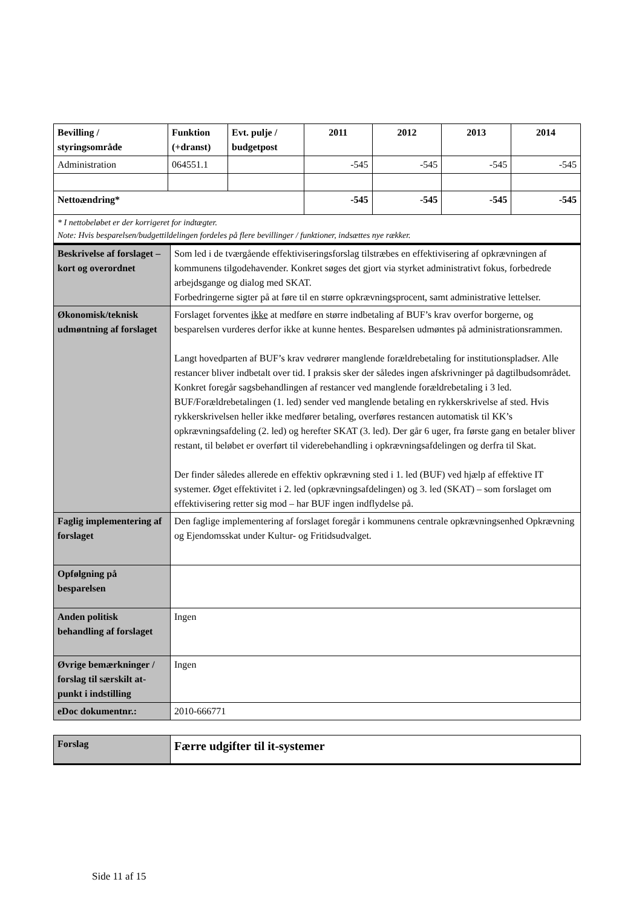| Bevilling / styringsområde | Funktion (+dranst) | Evt. pulje / budgetpost | 2011 | 2012 | 2013 | 2014 |
| --- | --- | --- | --- | --- | --- | --- |
| Administration | 064551.1 | | -545 | -545 | -545 | -545 |
| Nettoændring* | | | -545 | -545 | -545 | -545 |
| * I nettobeløbet er der korrigeret for indtægter. Note: Hvis besparelsen/budgettildelingen fordeles på flere bevillinger / funktioner, indsættes nye rækker. | | | | | | |
| Beskrivelse af forslaget – kort og overordnet | Som led i de tværgående effektiviseringsforslag tilstræbes en effektivisering af opkrævningen af kommunens tilgodehavender. Konkret søges det gjort via styrket administrativt fokus, forbedrede arbejdsgange og dialog med SKAT. Forbedringerne sigter på at føre til en større opkrævningsprocent, samt administrative lettelser. |
| Økonomisk/teknisk udmøntning af forslaget | Forslaget forventes ikke at medføre en større indbetaling af BUF’s krav overfor borgerne, og besparelsen vurderes derfor ikke at kunne hentes. Besparelsen udmøntes på administrationsrammen. Langt hovedparten af BUF’s krav vedrører manglende forældrebetaling for institutionspladser. Alle restancer bliver indbetalt over tid. I praksis sker der således ingen afskrivninger på dagtilbudsområdet. Konkret foregår sagsbehandlingen af restancer ved manglende forældrebetaling i 3 led. BUF/Forældrebetalingen (1. led) sender ved manglende betaling en rykkerskrivelse af sted. Hvis rykkerskrivelsen heller ikke medfører betaling, overføres restancen automatisk til KK’s opkrævningsafdeling (2. led) og herefter SKAT (3. led). Der går 6 uger, fra første gang en betaler bliver restant, til beløbet er overført til viderebehandling i opkrævningsafdelingen og derfra til Skat. Der finder således allerede en effektiv opkrævning sted i 1. led (BUF) ved hjælp af effektive IT systemer. Øget effektivitet i 2. led (opkrævningsafdelingen) og 3. led (SKAT) – som forslaget om effektivisering retter sig mod – har BUF ingen indflydelse på. |
| Faglig implementering af forslaget | Den faglige implementering af forslaget foregår i kommunens centrale opkrævningsenhed Opkrævning og Ejendomsskat under Kultur- og Fritidsudvalget. |
| Opfølgning på besparelsen | |
| Anden politisk behandling af forslaget | Ingen |
| Øvrige bemærkninger / forslag til særskilt at-punkt i indstilling | Ingen |
| eDoc dokumentnr.: | 2010-666771 |
| Forslag | Færre udgifter til it-systemer |
Side 11 af 15